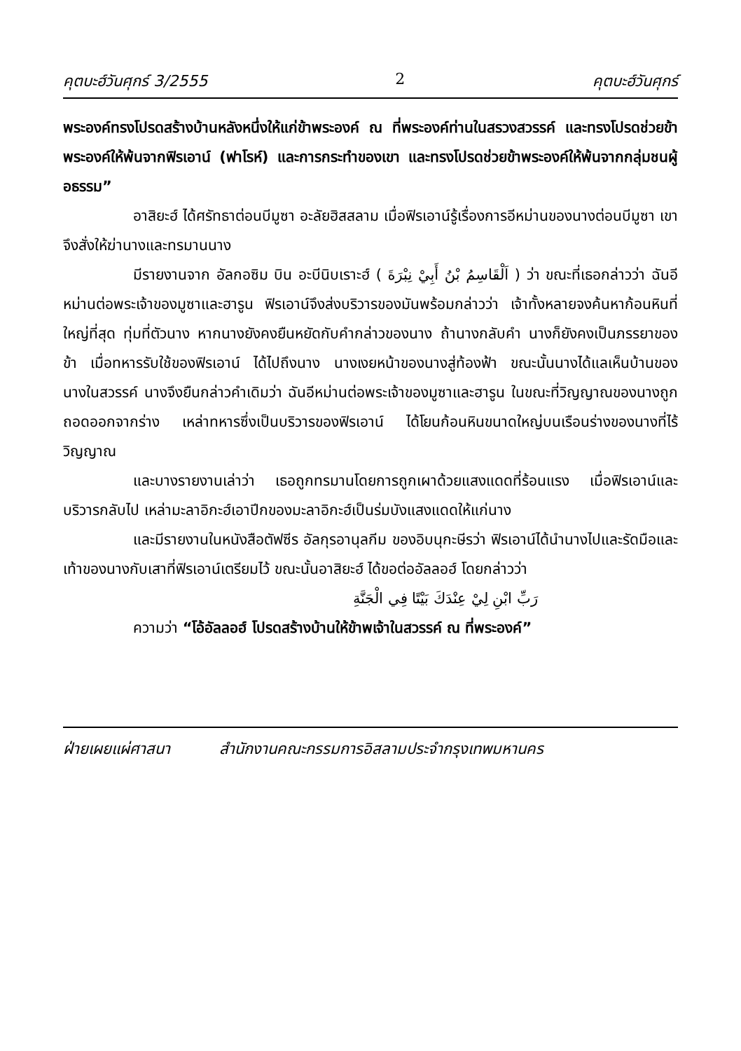คุตบะฮ์วันศุกร์ 3/2555 2 คุตบะฮ์วันศุกร์
พระองค์ทรงโปรดสร้างบ้านหลังหนึ่งให้แก่ข้าพระองค์ ณ ที่พระองค์ท่านในสรวงสวรรค์ และทรงโปรดช่วยข้าพระองค์ให้พ้นจากฟิรเอาน์ (ฟาโรห์) และการกระทำของเขา และทรงโปรดช่วยข้าพระองค์ให้พ้นจากกลุ่มชนผู้อธรรม”
อาสิยะฮ์ ได้ศรัทธาต่อนบีมูซา อะลัยฮิสสลาม เมื่อฟิรเอาน์รู้เรื่องการอีหม่านของนางต่อนบีมูซา เขาจึงสั่งให้ฆ่านางและทรมานนาง
มีรายงานจาก อัลกอซิม บิน อะบีนิบเราะฮ์ ( اَلْقَاسِمُ بْنُ أَبِيْ نِبْرَةَ ) ว่า ขณะที่เธอกล่าวว่า ฉันอีหม่านต่อพระเจ้าของมูซาและฮารูน ฟิรเอาน์จึงส่งบริวารของมันพร้อมกล่าวว่า เจ้าทั้งหลายจงค้นหาก้อนหินที่ใหญ่ที่สุด ทุ่มที่ตัวนาง หากนางยังคงยืนหยัดกับคำกล่าวของนาง ถ้านางกลับคำ นางก็ยังคงเป็นภรรยาของข้า เมื่อทหารรับใช้ของฟิรเอาน์ ได้ไปถึงนาง นางเงยหน้าของนางสู่ท้องฟ้า ขณะนั้นนางได้แลเห็นบ้านของนางในสวรรค์ นางจึงยืนกล่าวคำเดิมว่า ฉันอีหม่านต่อพระเจ้าของมูซาและฮารูน ในขณะที่วิญญาณของนางถูกถอดออกจากร่าง เหล่าทหารซึ่งเป็นบริวารของฟิรเอาน์ ได้โยนก้อนหินขนาดใหญ่บนเรือนร่างของนางที่ไร้วิญญาณ
และบางรายงานเล่าว่า เธอถูกทรมานโดยการถูกเผาด้วยแสงแดดที่ร้อนแรง เมื่อฟิรเอาน์และบริวารกลับไป เหล่ามะลาอิกะฮ์เอาปีกของมะลาอิกะฮ์เป็นร่มบังแสงแดดให้แก่นาง
และมีรายงานในหนังสือตัฟซีร อัลกุรอานุลกีม ของอิบนุกะษีรว่า ฟิรเอาน์ได้นำนางไปและรัดมือและเท้าของนางกับเสาที่ฟิรเอาน์เตรียมไว้ ขณะนั้นอาสิยะฮ์ ได้ขอต่ออัลลอฮ์ โดยกล่าวว่า
رَبِّ ابْنِ لِيْ عِنْدَكَ بَيْتًا فِي الْجَنَّةِ
ความว่า “โอ้อัลลอฮ์ โปรดสร้างบ้านให้ข้าพเจ้าในสวรรค์ ณ ที่พระองค์”
ฝ่ายเผยแผ่ศาสนา สำนักงานคณะกรรมการอิสลามประจำกรุงเทพมหานคร